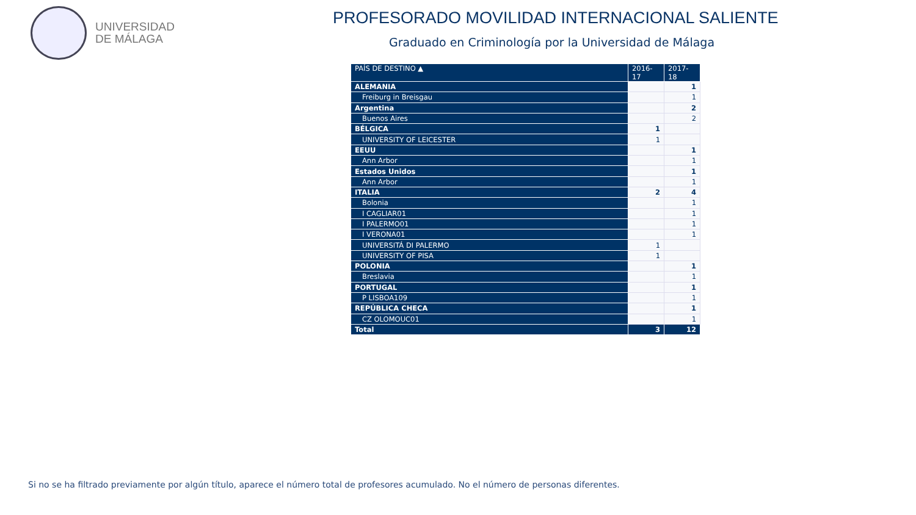UNIVERSIDAD
DE MÁLAGA
PROFESORADO MOVILIDAD INTERNACIONAL SALIENTE
Graduado en Criminología por la Universidad de Málaga
| PAÍS DE DESTINO ▲ | 2016-17 | 2017-18 |
| --- | --- | --- |
| ALEMANIA | | 1 |
| Freiburg in Breisgau | | 1 |
| Argentina | | 2 |
| Buenos Aires | | 2 |
| BÉLGICA | 1 | |
| UNIVERSITY OF LEICESTER | 1 | |
| EEUU | | 1 |
| Ann Arbor | | 1 |
| Estados Unidos | | 1 |
| Ann Arbor | | 1 |
| ITALIA | 2 | 4 |
| Bolonia | | 1 |
| I CAGLIAR01 | | 1 |
| I PALERMO01 | | 1 |
| I VERONA01 | | 1 |
| UNIVERSITÁ DI PALERMO | 1 | |
| UNIVERSITY OF PISA | 1 | |
| POLONIA | | 1 |
| Breslavia | | 1 |
| PORTUGAL | | 1 |
| P LISBOA109 | | 1 |
| REPÚBLICA CHECA | | 1 |
| CZ OLOMOUC01 | | 1 |
| Total | 3 | 12 |
Si no se ha filtrado previamente por algún título, aparece el número total de profesores acumulado. No el número de personas diferentes.